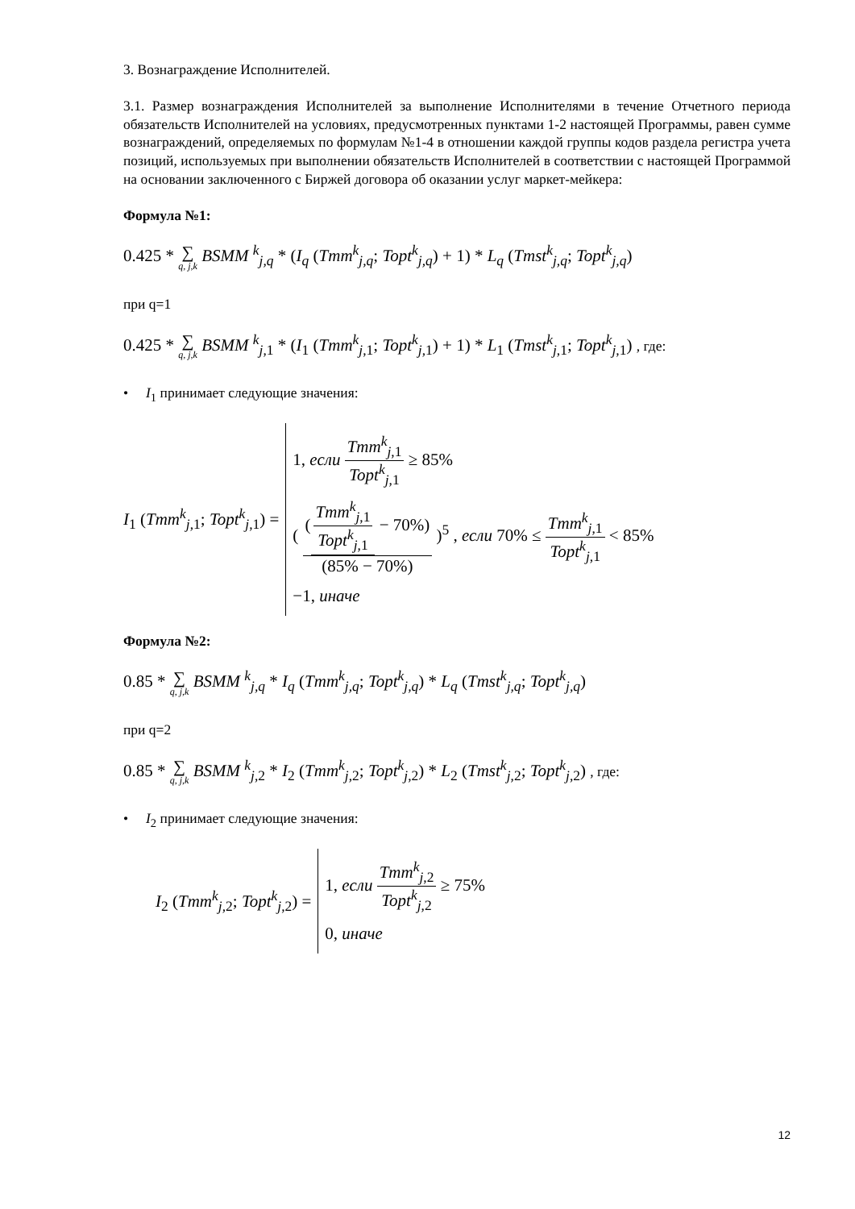3. Вознаграждение Исполнителей.
3.1. Размер вознаграждения Исполнителей за выполнение Исполнителями в течение Отчетного периода обязательств Исполнителей на условиях, предусмотренных пунктами 1-2 настоящей Программы, равен сумме вознаграждений, определяемых по формулам №1-4 в отношении каждой группы кодов раздела регистра учета позиций, используемых при выполнении обязательств Исполнителей в соответствии с настоящей Программой на основании заключенного с Биржей договора об оказании услуг маркет-мейкера:
Формула №1:
0.425 * ∑ q, j,k BSMM <sup>k</sup><sub>j,q</sub> * (I<sub>q</sub> (Tmm<sup>k</sup><sub>j,q</sub>; Topt<sup>k</sup><sub>j,q</sub>) + 1) * L<sub>q</sub> (Tmst<sup>k</sup><sub>j,q</sub>; Topt<sup>k</sup><sub>j,q</sub>)
при q=1
0.425 * ∑ q, j,k BSMM <sup>k</sup><sub>j,1</sub> * (I<sub>1</sub> (Tmm<sup>k</sup><sub>j,1</sub>; Topt<sup>k</sup><sub>j,1</sub>) + 1) * L<sub>1</sub> (Tmst<sup>k</sup><sub>j,1</sub>; Topt<sup>k</sup><sub>j,1</sub>) , где:
• I<sub>1</sub> принимает следующие значения:
I<sub>1</sub> (Tmm<sup>k</sup><sub>j,1</sub>; Topt<sup>k</sup><sub>j,1</sub>) =
1, если Tmm<sup>k</sup><sub>j,1</sub> Topt<sup>k</sup><sub>j,1</sub> ≥ 85%
( (Tmm<sup>k</sup><sub>j,1</sub> Topt<sup>k</sup><sub>j,1</sub> − 70%) (85% − 70%) )<sup>5</sup> , если 70% ≤ Tmm<sup>k</sup><sub>j,1</sub> Topt<sup>k</sup><sub>j,1</sub> < 85%
−1, иначе
Формула №2:
0.85 * ∑ q, j,k BSMM <sup>k</sup><sub>j,q</sub> * I<sub>q</sub> (Tmm<sup>k</sup><sub>j,q</sub>; Topt<sup>k</sup><sub>j,q</sub>) * L<sub>q</sub> (Tmst<sup>k</sup><sub>j,q</sub>; Topt<sup>k</sup><sub>j,q</sub>)
при q=2
0.85 * ∑ q, j,k BSMM <sup>k</sup><sub>j,2</sub> * I<sub>2</sub> (Tmm<sup>k</sup><sub>j,2</sub>; Topt<sup>k</sup><sub>j,2</sub>) * L<sub>2</sub> (Tmst<sup>k</sup><sub>j,2</sub>; Topt<sup>k</sup><sub>j,2</sub>) , где:
• I<sub>2</sub> принимает следующие значения:
I<sub>2</sub> (Tmm<sup>k</sup><sub>j,2</sub>; Topt<sup>k</sup><sub>j,2</sub>) =
1, если Tmm<sup>k</sup><sub>j,2</sub> Topt<sup>k</sup><sub>j,2</sub> ≥ 75%
0, иначе
12